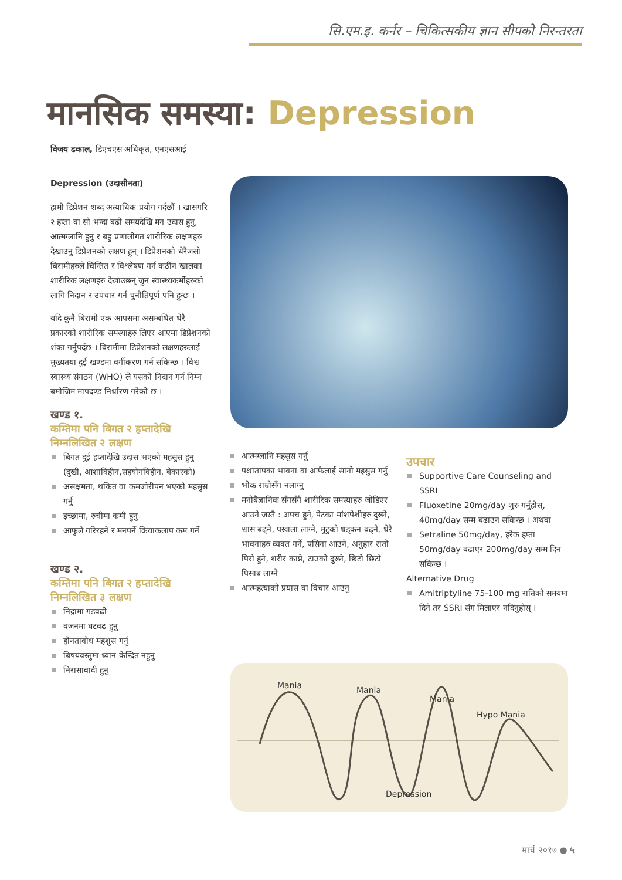सि.एम.इ. कर्नर – चिकित्सकीय ज्ञान सीपको निरन्तरता
मानसिक समस्या: Depression
विजय ढकाल, डिएचएस अधिकृत, एनएसआई
Depression (उदासीनता)
हामी डिप्रेशन शब्द अत्याधिक प्रयोग गर्दछौं । खासगरि २ हप्ता वा सो भन्दा बढी समयदेखि मन उदास हुनु, आत्मग्लानि हुनु र बहु प्रणालीगत शारीरिक लक्षणहरु देखाउनु डिप्रेशनको लक्षण हुन् । डिप्रेशनको धेरैजसो बिरामीहरुले चिन्तित र विश्लेषण गर्न कठीन खालका शारीरिक लक्षणहरु देखाउछन् जुन स्वास्थ्यकर्मीहरुको लागि निदान र उपचार गर्न चुनौतिपूर्ण पनि हुन्छ ।
यदि कुनै बिरामी एक आपसमा असम्बधित धेरै प्रकारको शारीरिक समस्याहरु लिएर आएमा डिप्रेशनको शंका गर्नुपर्दछ । बिरामीमा डिप्रेशनको लक्षणहरुलाई मूख्यतया दुई खण्डमा वर्गीकरण गर्न सकिन्छ । विश्व स्वास्थ्य संगठन (WHO) ले यसको निदान गर्न निम्न बमोजिम मापदण्ड निर्धारण गरेको छ ।
खण्ड १.
कम्तिमा पनि बिगत २ हप्तादेखि निम्नलिखित २ लक्षण
बिगत दुई हप्तादेखि उदास भएको महसुस हुनु (दुखी, आशाविहीन,सहयोगविहीन, बेकारको)
असक्षमता, थकित वा कमजोरीपन भएको महसुस गर्नु
इच्छामा, रुचीमा कमी हुनु
आफुले गरिरहने र मनपर्ने क्रियाकलाप कम गर्ने
खण्ड २.
कम्तिमा पनि बिगत २ हप्तादेखि निम्नलिखित ३ लक्षण
निद्रामा गडवढी
वजनमा घटवढ हुनु
हीनतावोध महशुस गर्नु
बिषयवस्तुमा ध्यान केन्द्रित नहुनु
निरासावादी हुनु
आत्मग्लानि महसुस गर्नु
पश्चातापका भावना वा आफैलाई सानो महसुस गर्नु
भोक राम्रोसँग नलाग्नु
मनोबैज्ञानिक सँगसँगै शारीरिक समस्याहरु जोडिएर आउने जस्तै : अपच हुने, पेटका मांशपेशीहरु दुख्ने, श्वास बढ्ने, पखाला लाग्ने, मुटुको धड्कन बढ्ने, धेरै भावनाहरु व्यक्त गर्ने, पसिना आउने, अनुहार रातो पिरो हुने, शरीर काप्ने, टाउको दुख्ने, छिटो छिटो पिसाब लाग्ने
आत्महत्याको प्रयास वा विचार आउनु
उपचार
Supportive Care Counseling and SSRI
Fluoxetine 20mg/day शुरु गर्नुहोस्, 40mg/day सम्म बढाउन सकिन्छ । अथवा
Setraline 50mg/day, हरेक हप्ता 50mg/day बढाएर 200mg/day सम्म दिन सकिन्छ ।
Alternative Drug
Amitriptyline 75-100 mg रातिको समयमा दिने तर SSRI संग मिलाएर नदिनुहोस् ।
Mania Mania
Mania
Hypo Mania
Depression
मार्च २०१७ ● ५